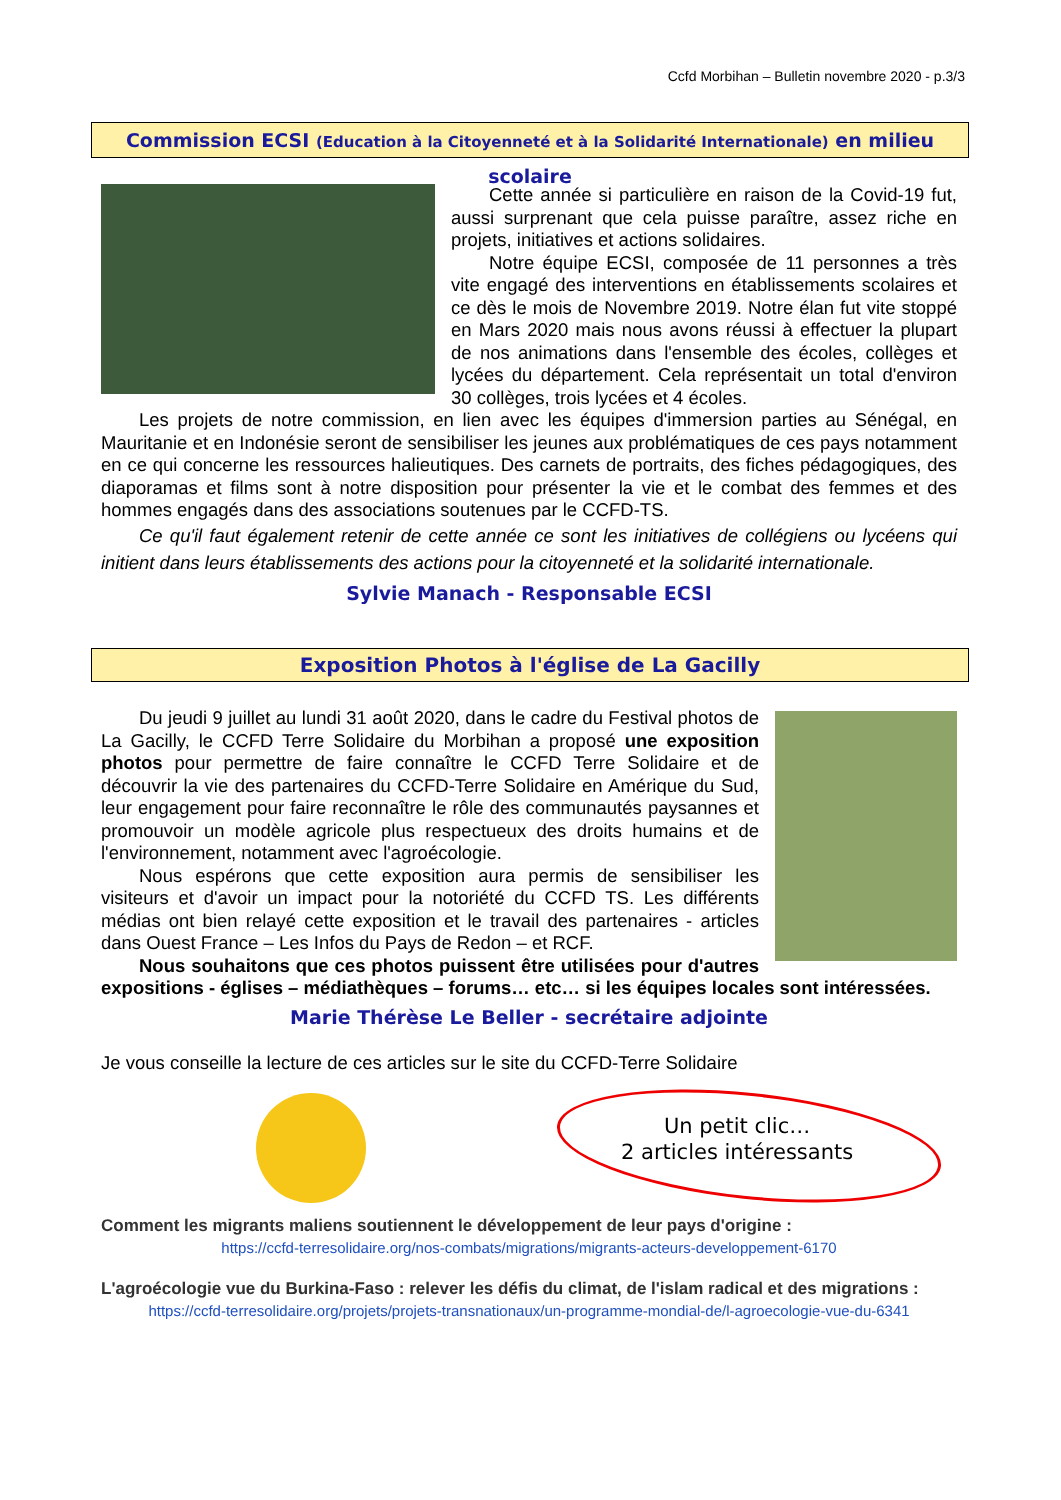Ccfd Morbihan – Bulletin novembre 2020 - p.3/3
Commission ECSI (Education à la Citoyenneté et à la Solidarité Internationale) en milieu scolaire
Cette année si particulière en raison de la Covid-19 fut, aussi surprenant que cela puisse paraître, assez riche en projets, initiatives et actions solidaires.
Notre équipe ECSI, composée de 11 personnes a très vite engagé des interventions en établissements scolaires et ce dès le mois de Novembre 2019. Notre élan fut vite stoppé en Mars 2020 mais nous avons réussi à effectuer la plupart de nos animations dans l'ensemble des écoles, collèges et lycées du département. Cela représentait un total d'environ 30 collèges, trois lycées et 4 écoles.
Les projets de notre commission, en lien avec les équipes d'immersion parties au Sénégal, en Mauritanie et en Indonésie seront de sensibiliser les jeunes aux problématiques de ces pays notamment en ce qui concerne les ressources halieutiques. Des carnets de portraits, des fiches pédagogiques, des diaporamas et films sont à notre disposition pour présenter la vie et le combat des femmes et des hommes engagés dans des associations soutenues par le CCFD-TS.
Ce qu'il faut également retenir de cette année ce sont les initiatives de collégiens ou lycéens qui initient dans leurs établissements des actions pour la citoyenneté et la solidarité internationale.
Sylvie Manach - Responsable ECSI
Exposition Photos à l'église de La Gacilly
Du jeudi 9 juillet au lundi 31 août 2020, dans le cadre du Festival photos de La Gacilly, le CCFD Terre Solidaire du Morbihan a proposé une exposition photos pour permettre de faire connaître le CCFD Terre Solidaire et de découvrir la vie des partenaires du CCFD-Terre Solidaire en Amérique du Sud, leur engagement pour faire reconnaître le rôle des communautés paysannes et promouvoir un modèle agricole plus respectueux des droits humains et de l'environnement, notamment avec l'agroécologie.
Nous espérons que cette exposition aura permis de sensibiliser les visiteurs et d'avoir un impact pour la notoriété du CCFD TS. Les différents médias ont bien relayé cette exposition et le travail des partenaires - articles dans Ouest France – Les Infos du Pays de Redon – et RCF.
Nous souhaitons que ces photos puissent être utilisées pour d'autres expositions - églises – médiathèques – forums… etc… si les équipes locales sont intéressées.
Marie Thérèse Le Beller - secrétaire adjointe
Je vous conseille la lecture de ces articles sur le site du CCFD-Terre Solidaire
Un petit clic…
2 articles intéressants
Comment les migrants maliens soutiennent le développement de leur pays d'origine :
https://ccfd-terresolidaire.org/nos-combats/migrations/migrants-acteurs-developpement-6170
L'agroécologie vue du Burkina-Faso : relever les défis du climat, de l'islam radical et des migrations :
https://ccfd-terresolidaire.org/projets/projets-transnationaux/un-programme-mondial-de/l-agroecologie-vue-du-6341